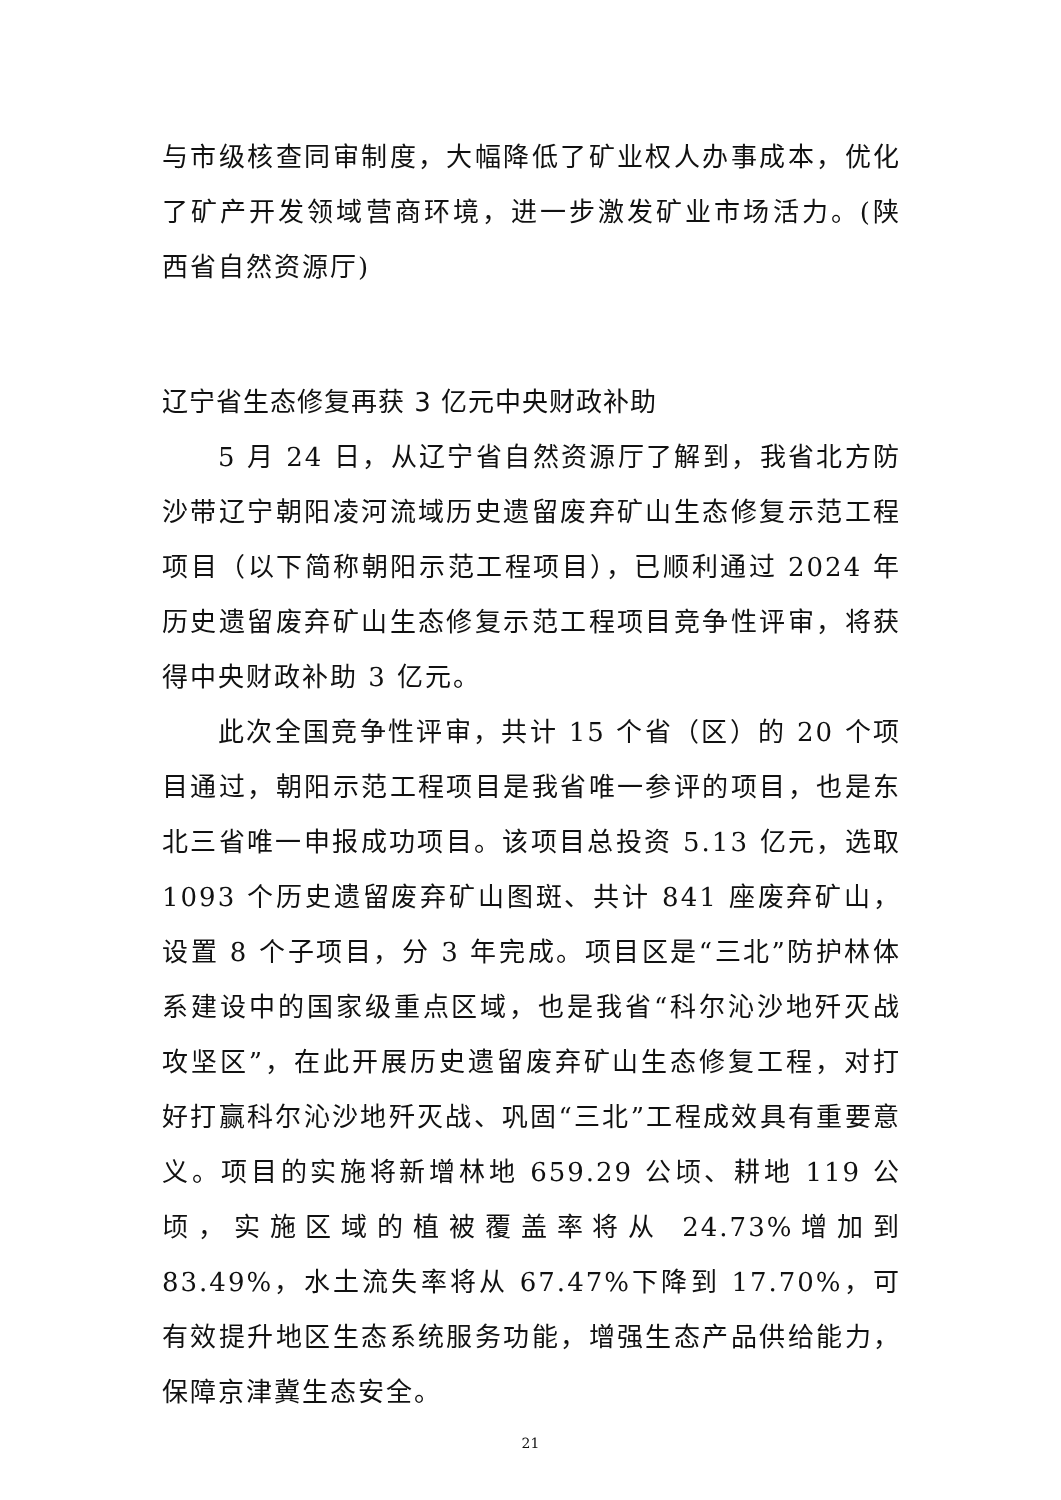与市级核查同审制度，大幅降低了矿业权人办事成本，优化了矿产开发领域营商环境，进一步激发矿业市场活力。(陕西省自然资源厅)
辽宁省生态修复再获 3 亿元中央财政补助
5 月 24 日，从辽宁省自然资源厅了解到，我省北方防沙带辽宁朝阳凌河流域历史遗留废弃矿山生态修复示范工程项目（以下简称朝阳示范工程项目），已顺利通过 2024 年历史遗留废弃矿山生态修复示范工程项目竞争性评审，将获得中央财政补助 3 亿元。
此次全国竞争性评审，共计 15 个省（区）的 20 个项目通过，朝阳示范工程项目是我省唯一参评的项目，也是东北三省唯一申报成功项目。该项目总投资 5.13 亿元，选取 1093 个历史遗留废弃矿山图斑、共计 841 座废弃矿山，设置 8 个子项目，分 3 年完成。项目区是“三北”防护林体系建设中的国家级重点区域，也是我省“科尔沁沙地歼灭战攻坚区”，在此开展历史遗留废弃矿山生态修复工程，对打好打赢科尔沁沙地歼灭战、巩固“三北”工程成效具有重要意义。项目的实施将新增林地 659.29 公顷、耕地 119 公顷，实施区域的植被覆盖率将从 24.73%增加到 83.49%，水土流失率将从 67.47%下降到 17.70%，可有效提升地区生态系统服务功能，增强生态产品供给能力，保障京津冀生态安全。
21